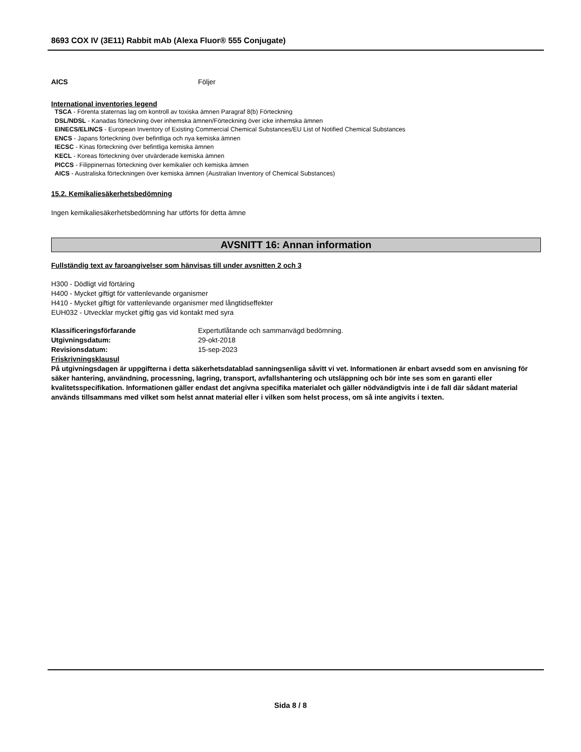8693 COX IV (3E11) Rabbit mAb (Alexa Fluor® 555 Conjugate)
AICS Följer
International inventories legend
TSCA - Förenta staternas lag om kontroll av toxiska ämnen Paragraf 8(b) Förteckning
DSL/NDSL - Kanadas förteckning över inhemska ämnen/Förteckning över icke inhemska ämnen
EINECS/ELINCS - European Inventory of Existing Commercial Chemical Substances/EU List of Notified Chemical Substances
ENCS - Japans förteckning över befintliga och nya kemiska ämnen
IECSC - Kinas förteckning över befintliga kemiska ämnen
KECL - Koreas förteckning över utvärderade kemiska ämnen
PICCS - Filippinernas förteckning över kemikalier och kemiska ämnen
AICS - Australiska förteckningen över kemiska ämnen (Australian Inventory of Chemical Substances)
15.2. Kemikaliesäkerhetsbedömning
Ingen kemikaliesäkerhetsbedömning har utförts för detta ämne
AVSNITT 16: Annan information
Fullständig text av faroangivelser som hänvisas till under avsnitten 2 och 3
H300 - Dödligt vid förtäring
H400 - Mycket giftigt för vattenlevande organismer
H410 - Mycket giftigt för vattenlevande organismer med långtidseffekter
EUH032 - Utvecklar mycket giftig gas vid kontakt med syra
Klassificeringsförfarande Expertutlåtande och sammanvägd bedömning.
Utgivningsdatum: 29-okt-2018
Revisionsdatum: 15-sep-2023
Friskrivningsklausul
På utgivningsdagen är uppgifterna i detta säkerhetsdatablad sanningsenliga såvitt vi vet. Informationen är enbart avsedd som en anvisning för säker hantering, användning, processning, lagring, transport, avfallshantering och utsläppning och bör inte ses som en garanti eller kvalitetsspecifikation. Informationen gäller endast det angivna specifika materialet och gäller nödvändigtvis inte i de fall där sådant material används tillsammans med vilket som helst annat material eller i vilken som helst process, om så inte angivits i texten.
Sida 8 / 8